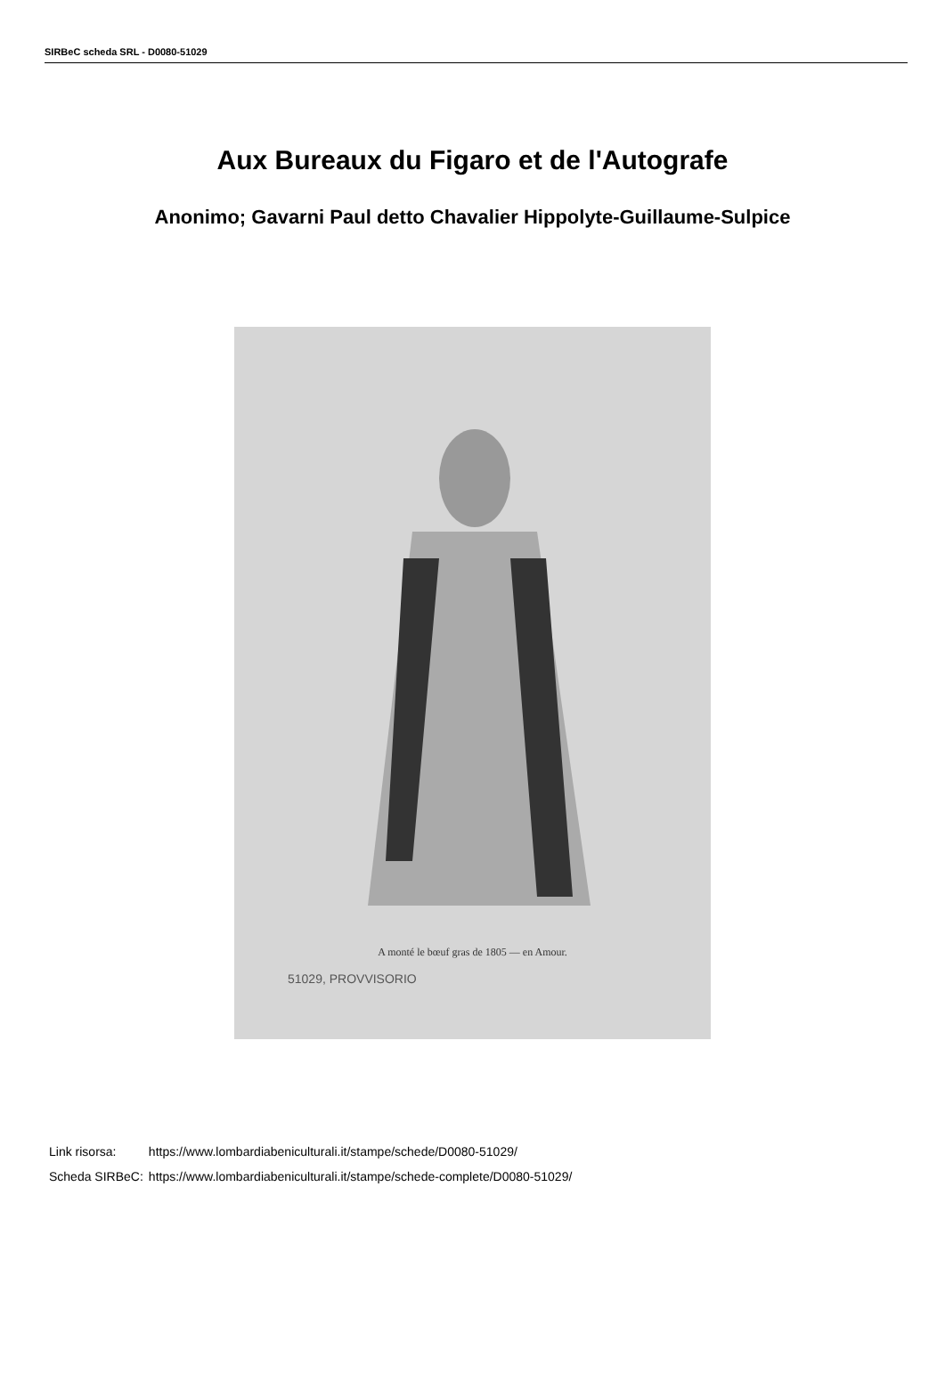SIRBeC scheda SRL - D0080-51029
Aux Bureaux du Figaro et de l'Autografe
Anonimo; Gavarni Paul detto Chavalier Hippolyte-Guillaume-Sulpice
A monté le bœuf gras de 1805 — en Amour.
51029, PROVVISORIO
| Link risorsa: | https://www.lombardiabeniculturali.it/stampe/schede/D0080-51029/ |
| Scheda SIRBeC: | https://www.lombardiabeniculturali.it/stampe/schede-complete/D0080-51029/ |